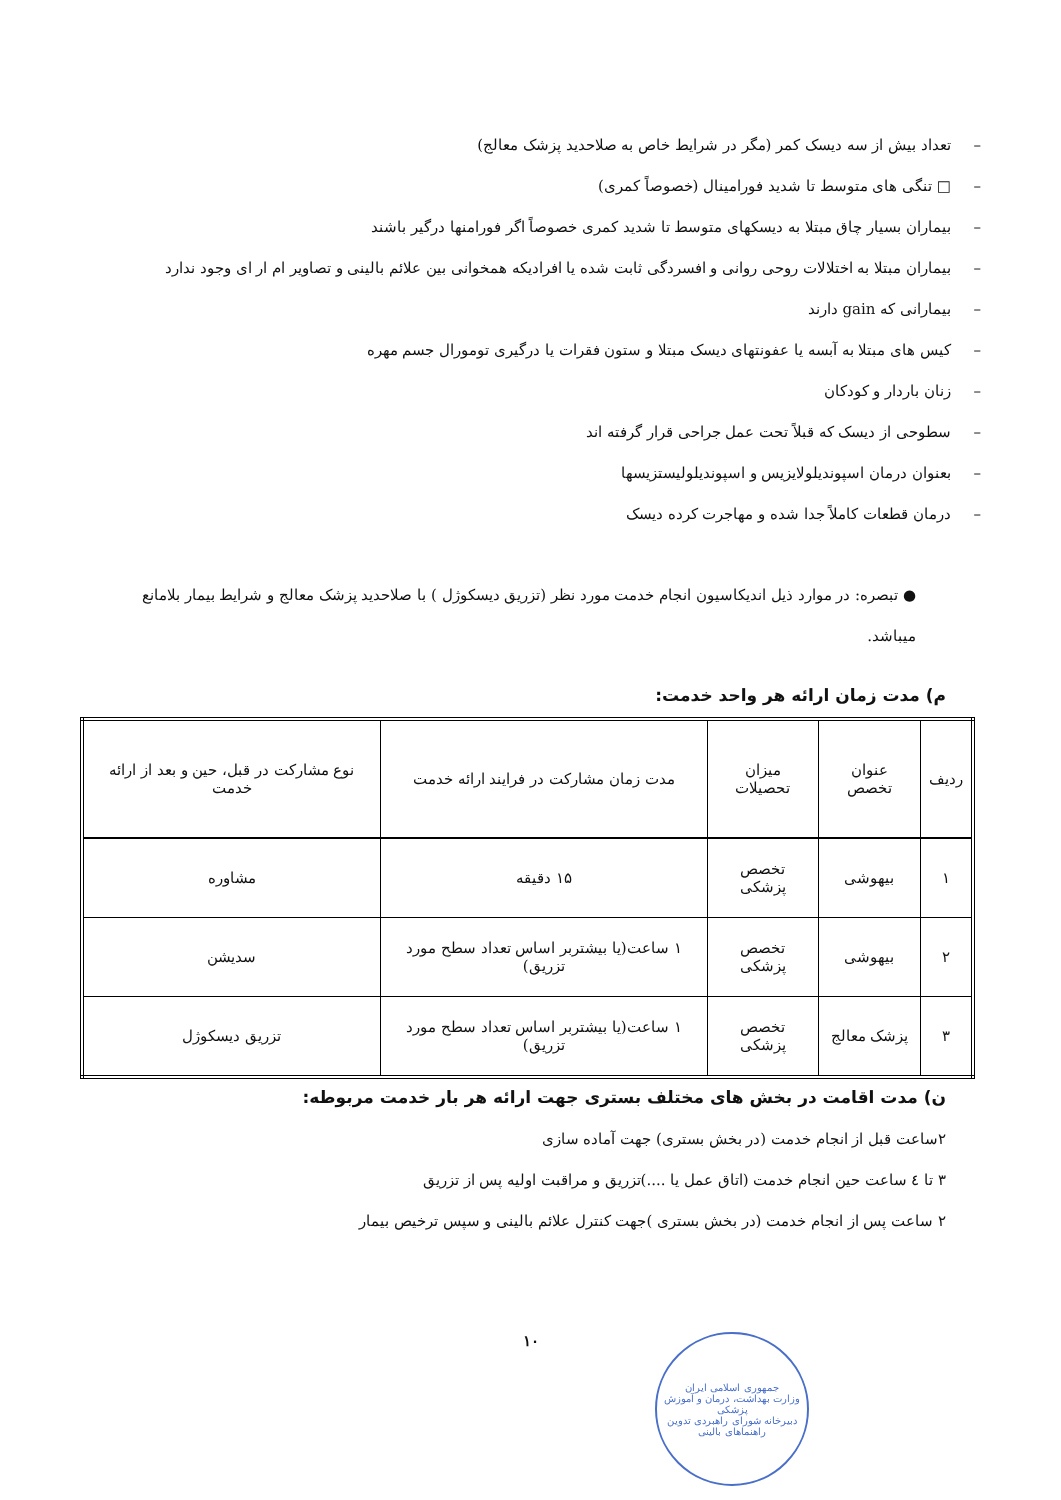– تعداد بیش از سه دیسک کمر (مگر در شرایط خاص به صلاحدید پزشک معالج)
– □ تنگی های متوسط تا شدید فورامینال (خصوصاً کمری)
– بیماران بسیار چاق مبتلا به دیسکهای متوسط تا شدید کمری خصوصاً اگر فورامنها درگیر باشند
– بیماران مبتلا به اختلالات روحی روانی و افسردگی ثابت شده یا افرادیکه همخوانی بین علائم بالینی و تصاویر ام ار ای وجود ندارد
– بیمارانی که gain دارند
– کیس های مبتلا به آبسه یا عفونتهای دیسک مبتلا و ستون فقرات یا درگیری تومورال جسم مهره
– زنان باردار و کودکان
– سطوحی از دیسک که قبلاً تحت عمل جراحی قرار گرفته اند
– بعنوان درمان اسپوندیلولایزیس و اسپوندیلولیستزیسها
– درمان قطعات کاملاً جدا شده و مهاجرت کرده دیسک
● تبصره: در موارد ذیل اندیکاسیون انجام خدمت مورد نظر (تزریق دیسکوژل ) با صلاحدید پزشک معالج و شرایط بیمار بلامانع میباشد.
م) مدت زمان ارائه هر واحد خدمت:
| ردیف | عنوان تخصص | میزان تحصیلات | مدت زمان مشارکت در فرایند ارائه خدمت | نوع مشارکت در قبل، حین و بعد از ارائه خدمت |
| --- | --- | --- | --- | --- |
| ۱ | بیهوشی | تخصص پزشکی | ۱۵ دقیقه | مشاوره |
| ۲ | بیهوشی | تخصص پزشکی | ۱ ساعت(یا بیشتربر اساس تعداد سطح مورد تزریق) | سدیشن |
| ۳ | پزشک معالج | تخصص پزشکی | ۱ ساعت(یا بیشتربر اساس تعداد سطح مورد تزریق) | تزریق دیسکوژل |
ن) مدت اقامت در بخش های مختلف بستری جهت ارائه هر بار خدمت مربوطه:
۲ساعت قبل از انجام خدمت (در بخش بستری) جهت آماده سازی
۳ تا ٤ ساعت حین انجام خدمت (اتاق عمل یا ....)تزریق و مراقبت اولیه پس از تزریق
۲ ساعت پس از انجام خدمت (در بخش بستری )جهت کنترل علائم بالینی و سپس ترخیص بیمار
۱۰
جمهوری اسلامی ایران
وزارت بهداشت، درمان و آموزش پزشکی
دبیرخانه شورای راهبردی تدوین راهنماهای بالینی